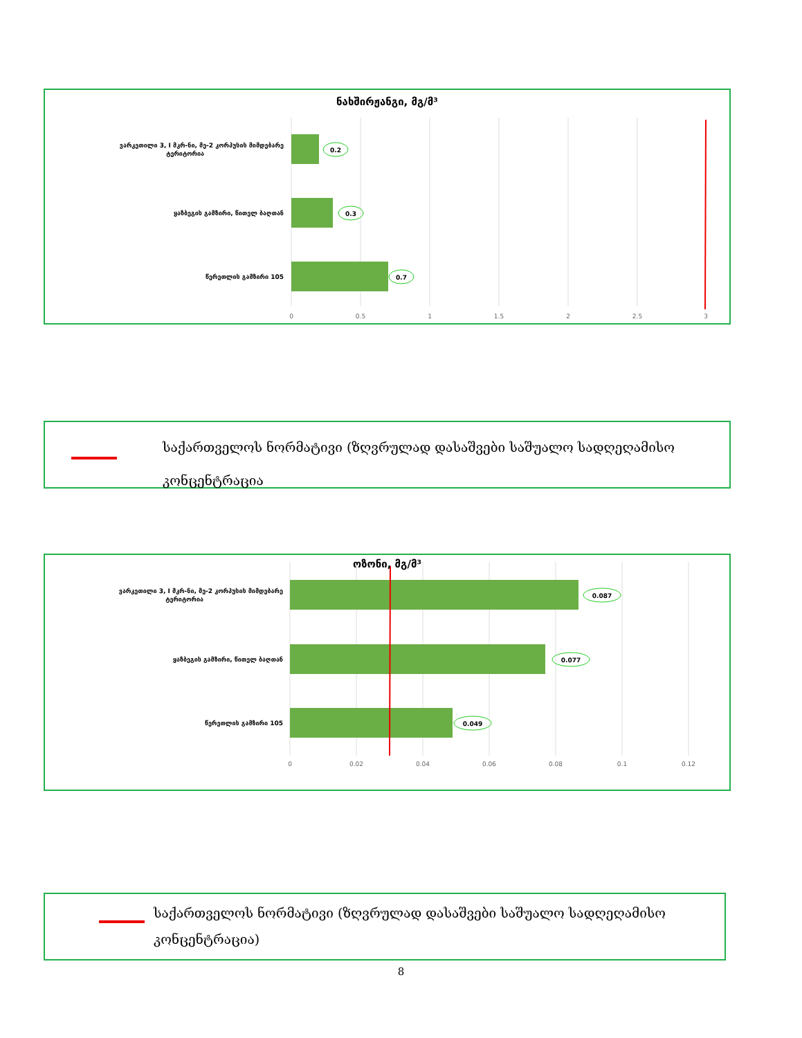0.2
0.3
0.7
0
0.5
1
1.5
2
2.5
3
ვარკეთილი 3, I მკრ-ნი, მე-2 კორპუსის მიმდებარე
ტერიტორია
ყაზბეგის გამზირი, წითელ ბაღთან
წერეთლის გამზირი 105
ნახშირჟანგი, მგ/მ³
საქართველოს ნორმატივი (ზღვრულად დასაშვები საშუალო სადღეღამისო კონცენტრაცია
0.087
0.077
0.049
0
0.02
0.04
0.06
0.08
0.1
0.12
ვარკეთილი 3, I მკრ-ნი, მე-2 კორპუსის მიმდებარე
ტერიტორია
ყაზბეგის გამზირი, წითელ ბაღთან
წერეთლის გამზირი 105
ოზონი, მგ/მ³
საქართველოს ნორმატივი (ზღვრულად დასაშვები საშუალო სადღეღამისო კონცენტრაცია)
8